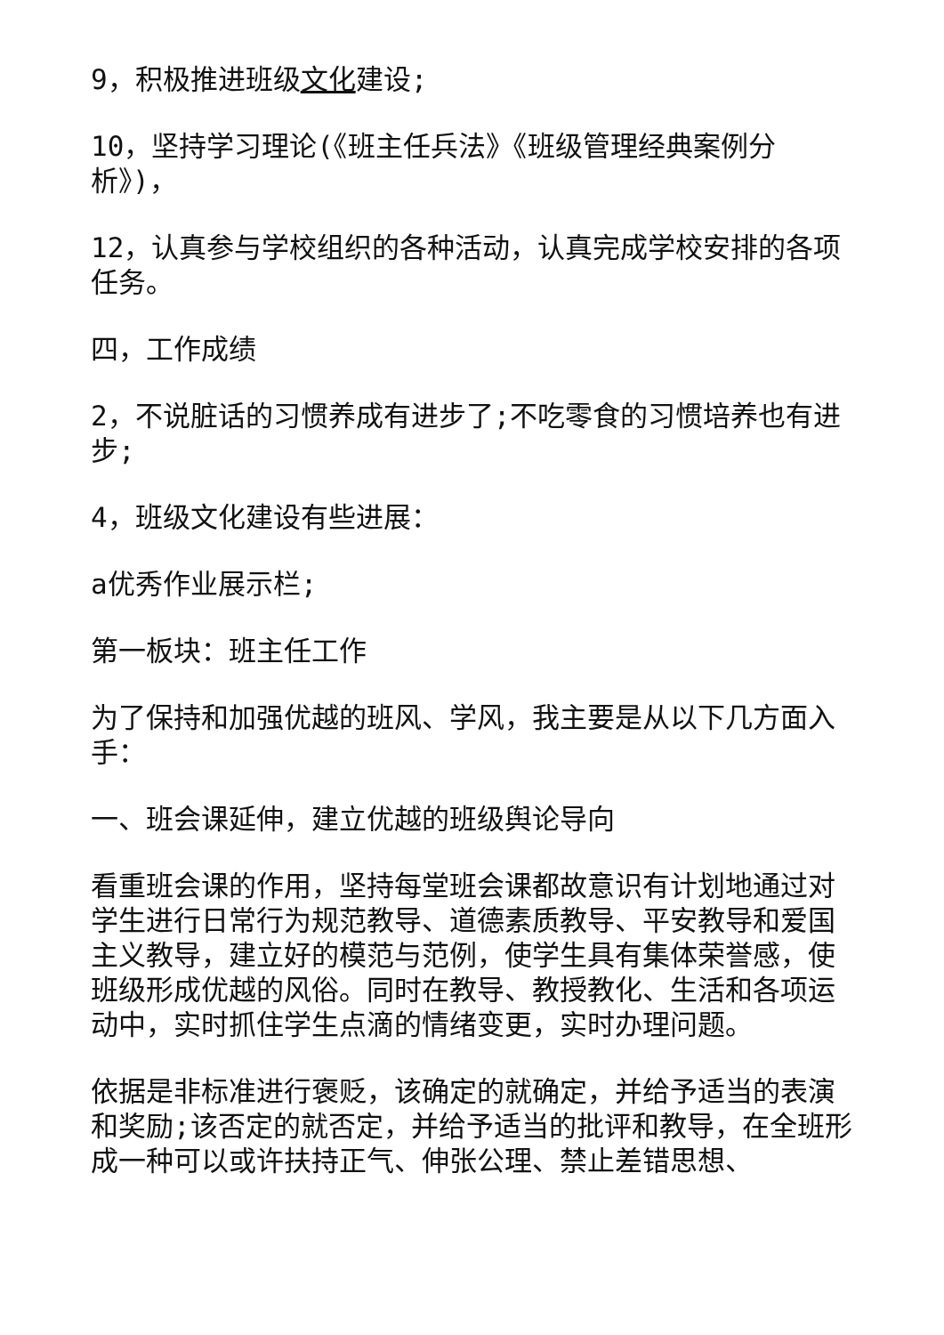9，积极推进班级文化建设;
10，坚持学习理论(《班主任兵法》《班级管理经典案例分析》)，
12，认真参与学校组织的各种活动，认真完成学校安排的各项任务。
四，工作成绩
2，不说脏话的习惯养成有进步了;不吃零食的习惯培养也有进步;
4，班级文化建设有些进展：
a优秀作业展示栏;
第一板块：班主任工作
为了保持和加强优越的班风、学风，我主要是从以下几方面入手：
一、班会课延伸，建立优越的班级舆论导向
看重班会课的作用，坚持每堂班会课都故意识有计划地通过对学生进行日常行为规范教导、道德素质教导、平安教导和爱国主义教导，建立好的模范与范例，使学生具有集体荣誉感，使班级形成优越的风俗。同时在教导、教授教化、生活和各项运动中，实时抓住学生点滴的情绪变更，实时办理问题。
依据是非标准进行褒贬，该确定的就确定，并给予适当的表演和奖励;该否定的就否定，并给予适当的批评和教导，在全班形成一种可以或许扶持正气、伸张公理、禁止差错思想、